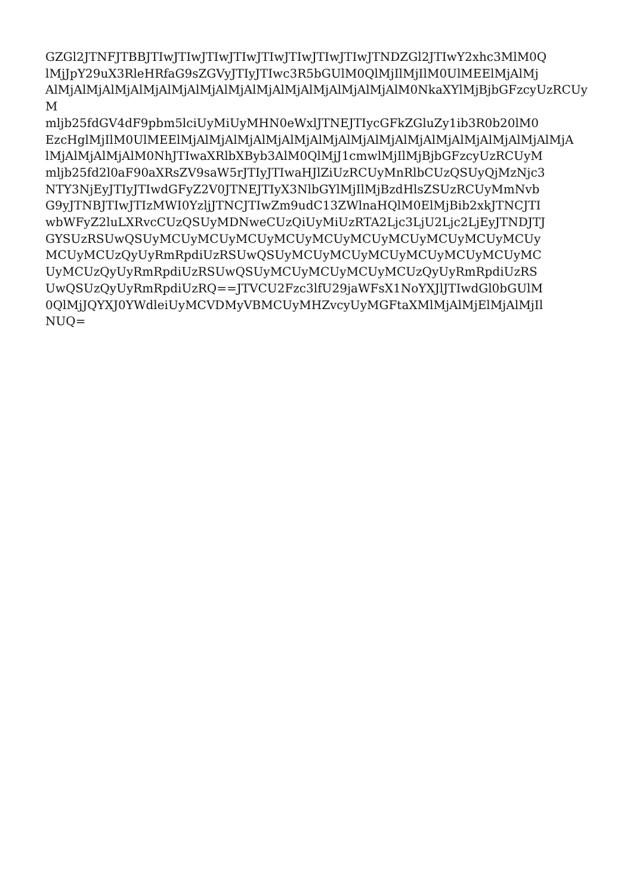GZGl2JTNFJTBBJTIwJTIwJTIwJTIwJTIwJTIwJTIwJTIwJTNDZGl2JTIwY2xhc3MlM0Q
lMjJpY29uX3RleHRfaG9sZGVyJTIyJTIwc3R5bGUlM0QlMjIlMjIlM0UlMEElMjAlMj
AlMjAlMjAlMjAlMjAlMjAlMjAlMjAlMjAlMjAlMjAlMjAlMjAlM0NkaXYlMjBjbGFzcyUzRCUyM
mljb25fdGV4dF9pbm5lciUyMiUyMHN0eWxlJTNEJTIycGFkZGluZy1ib3R0b20lM0
EzcHglMjIlM0UlMEElMjAlMjAlMjAlMjAlMjAlMjAlMjAlMjAlMjAlMjAlMjAlMjAlMjAlMjA
lMjAlMjAlMjAlM0NhJTIwaXRlbXByb3AlM0QlMjJ1cmwlMjIlMjBjbGFzcyUzRCUyM
mljb25fd2l0aF90aXRsZV9saW5rJTIyJTIwaHJlZiUzRCUyMnRlbCUzQSUyQjMzNjc3
NTY3NjEyJTIyJTIwdGFyZ2V0JTNEJTIyX3NlbGYlMjIlMjBzdHlsZSUzRCUyMmNvb
G9yJTNBJTIwJTIzMWI0YzljJTNCJTIwZm9udC13ZWlnaHQlM0ElMjBib2xkJTNCJTI
wbWFyZ2luLXRvcCUzQSUyMDNweCUzQiUyMiUzRTA2Ljc3LjU2Ljc2LjEyJTNDJTJ
GYSUzRSUwQSUyMCUyMCUyMCUyMCUyMCUyMCUyMCUyMCUyMCUyMCUy
MCUyMCUzQyUyRmRpdiUzRSUwQSUyMCUyMCUyMCUyMCUyMCUyMCUyMC
UyMCUzQyUyRmRpdiUzRSUwQSUyMCUyMCUyMCUyMCUzQyUyRmRpdiUzRS
UwQSUzQyUyRmRpdiUzRQ==JTVCU2Fzc3lfU29jaWFsX1NoYXJlJTIwdGl0bGUlM
0QlMjJQYXJ0YWdleiUyMCVDMyVBMCUyMHZvcyUyMGFtaXMlMjAlMjElMjAlMjIl
NUQ=